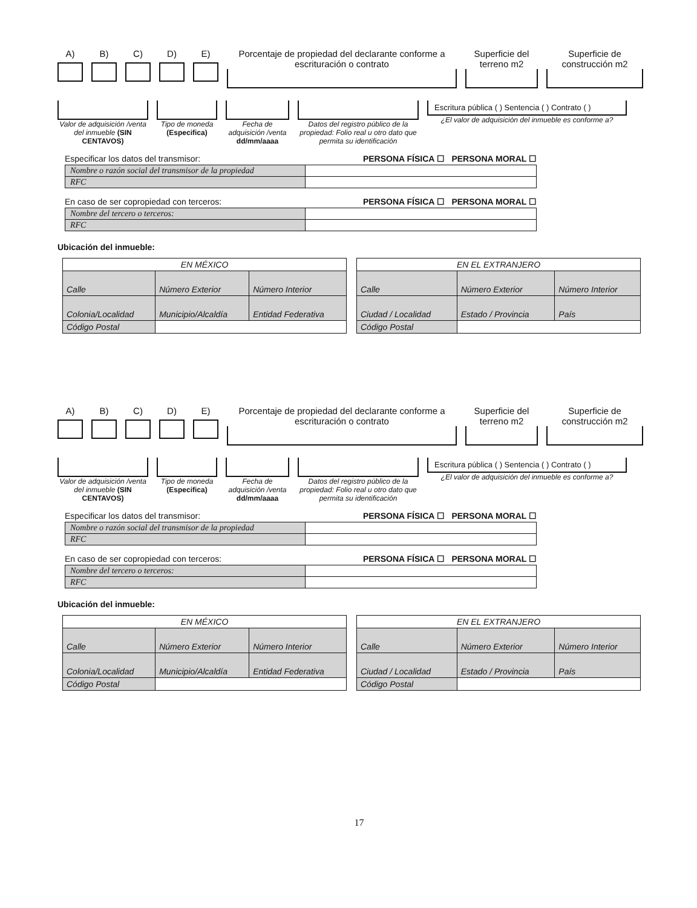A) B) C) D) E) Porcentaje de propiedad del declarante conforme a escrituración o contrato
Superficie del terreno m2
Superficie de construcción m2
Valor de adquisición /venta del inmueble (SIN CENTAVOS)
Tipo de moneda (Especifica)
Fecha de adquisición /venta dd/mm/aaaa
Datos del registro público de la propiedad: Folio real u otro dato que permita su identificación
Escritura pública ( ) Sentencia ( ) Contrato ( )
¿El valor de adquisición del inmueble es conforme a?
Especificar los datos del transmisor: PERSONA FÍSICA ☐ PERSONA MORAL ☐
| Nombre o razón social del transmisor de la propiedad | |
| RFC | |
En caso de ser copropiedad con terceros: PERSONA FÍSICA ☐ PERSONA MORAL ☐
| Nombre del tercero o terceros: | |
| RFC | |
Ubicación del inmueble:
| EN MÉXICO | | |
| --- | --- | --- |
| Calle | Número Exterior | Número Interior |
| Colonia/Localidad | Municipio/Alcaldía | Entidad Federativa |
| Código Postal | | |
| EN EL EXTRANJERO | | |
| --- | --- | --- |
| Calle | Número Exterior | Número Interior |
| Ciudad / Localidad | Estado / Provincia | País |
| Código Postal | | |
A) B) C) D) E) Porcentaje de propiedad del declarante conforme a escrituración o contrato
Superficie del terreno m2
Superficie de construcción m2
Valor de adquisición /venta del inmueble (SIN CENTAVOS)
Tipo de moneda (Especifica)
Fecha de adquisición /venta dd/mm/aaaa
Datos del registro público de la propiedad: Folio real u otro dato que permita su identificación
Escritura pública ( ) Sentencia ( ) Contrato ( )
¿El valor de adquisición del inmueble es conforme a?
Especificar los datos del transmisor: PERSONA FÍSICA ☐ PERSONA MORAL ☐
| Nombre o razón social del transmisor de la propiedad | |
| RFC | |
En caso de ser copropiedad con terceros: PERSONA FÍSICA ☐ PERSONA MORAL ☐
| Nombre del tercero o terceros: | |
| RFC | |
Ubicación del inmueble:
| EN MÉXICO | | |
| --- | --- | --- |
| Calle | Número Exterior | Número Interior |
| Colonia/Localidad | Municipio/Alcaldía | Entidad Federativa |
| Código Postal | | |
| EN EL EXTRANJERO | | |
| --- | --- | --- |
| Calle | Número Exterior | Número Interior |
| Ciudad / Localidad | Estado / Provincia | País |
| Código Postal | | |
17